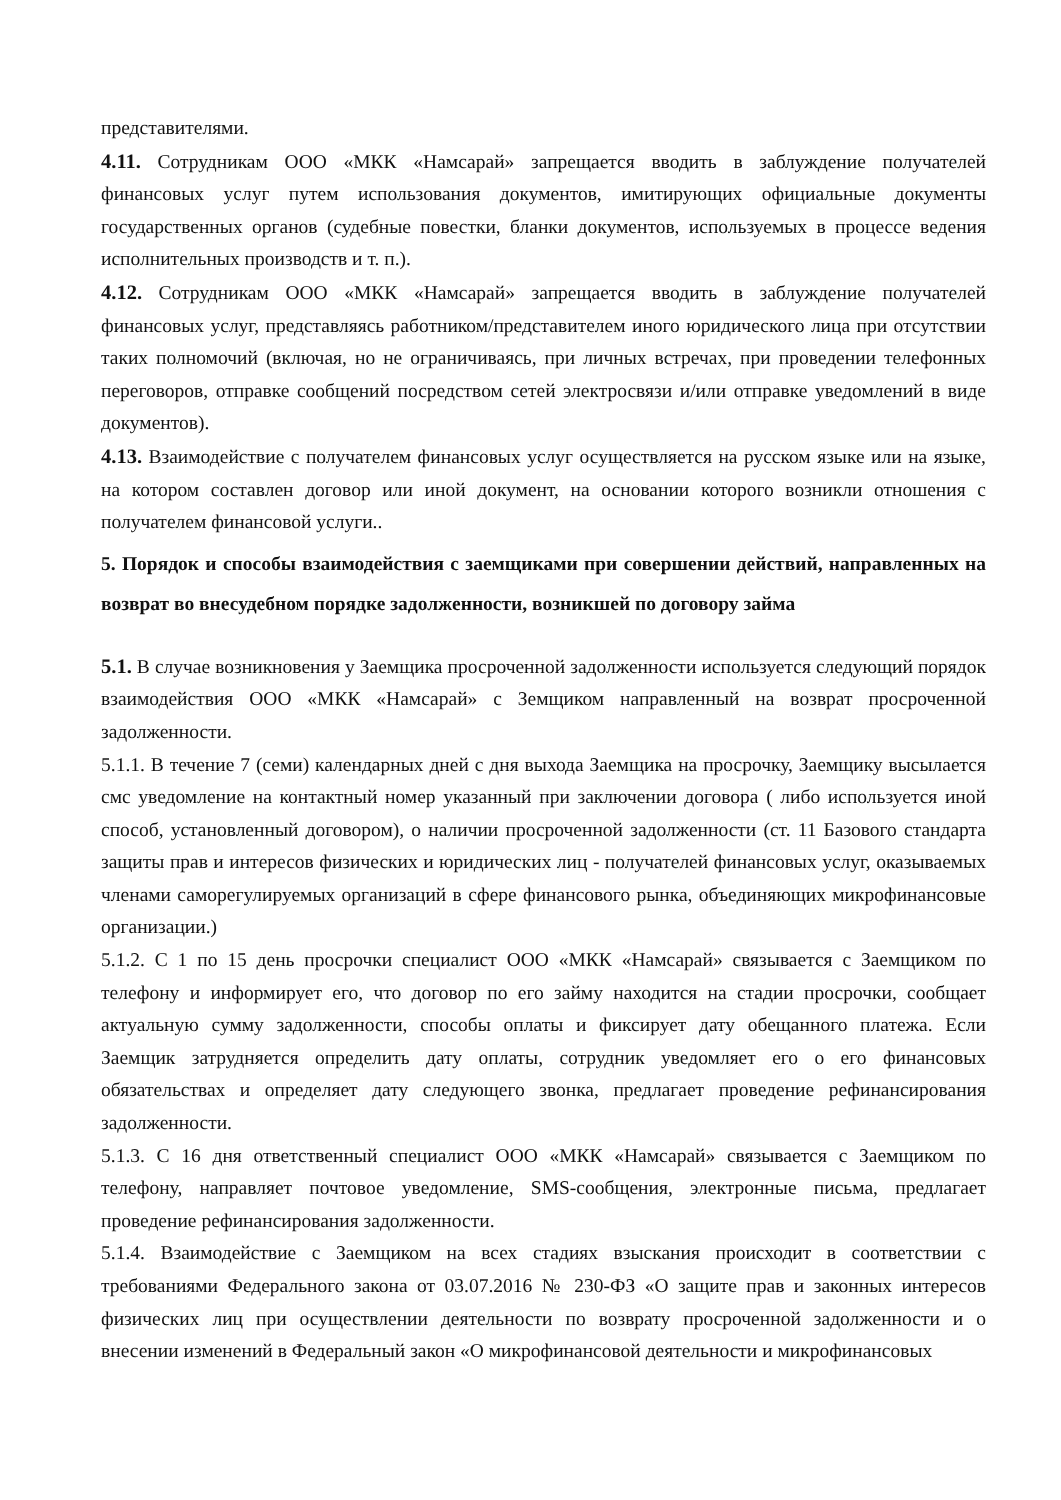представителями.
4.11. Сотрудникам ООО «МКК «Намсарай» запрещается вводить в заблуждение получателей финансовых услуг путем использования документов, имитирующих официальные документы государственных органов (судебные повестки, бланки документов, используемых в процессе ведения исполнительных производств и т. п.).
4.12. Сотрудникам ООО «МКК «Намсарай» запрещается вводить в заблуждение получателей финансовых услуг, представляясь работником/представителем иного юридического лица при отсутствии таких полномочий (включая, но не ограничиваясь, при личных встречах, при проведении телефонных переговоров, отправке сообщений посредством сетей электросвязи и/или отправке уведомлений в виде документов).
4.13. Взаимодействие с получателем финансовых услуг осуществляется на русском языке или на языке, на котором составлен договор или иной документ, на основании которого возникли отношения с получателем финансовой услуги..
5. Порядок и способы взаимодействия с заемщиками при совершении действий, направленных на возврат во внесудебном порядке задолженности, возникшей по договору займа
5.1. В случае возникновения у Заемщика просроченной задолженности используется следующий порядок взаимодействия ООО «МКК «Намсарай» с Земщиком направленный на возврат просроченной задолженности.
5.1.1. В течение 7 (семи) календарных дней с дня выхода Заемщика на просрочку, Заемщику высылается смс уведомление на контактный номер указанный при заключении договора ( либо используется иной способ, установленный договором), о наличии просроченной задолженности (ст. 11 Базового стандарта защиты прав и интересов физических и юридических лиц - получателей финансовых услуг, оказываемых членами саморегулируемых организаций в сфере финансового рынка, объединяющих микрофинансовые организации.)
5.1.2. С 1 по 15 день просрочки специалист ООО «МКК «Намсарай» связывается с Заемщиком по телефону и информирует его, что договор по его займу находится на стадии просрочки, сообщает актуальную сумму задолженности, способы оплаты и фиксирует дату обещанного платежа. Если Заемщик затрудняется определить дату оплаты, сотрудник уведомляет его о его финансовых обязательствах и определяет дату следующего звонка, предлагает проведение рефинансирования задолженности.
5.1.3. С 16 дня ответственный специалист ООО «МКК «Намсарай» связывается с Заемщиком по телефону, направляет почтовое уведомление, SMS-сообщения, электронные письма, предлагает проведение рефинансирования задолженности.
5.1.4. Взаимодействие с Заемщиком на всех стадиях взыскания происходит в соответствии с требованиями Федерального закона от 03.07.2016 № 230-ФЗ «О защите прав и законных интересов физических лиц при осуществлении деятельности по возврату просроченной задолженности и о внесении изменений в Федеральный закон «О микрофинансовой деятельности и микрофинансовых